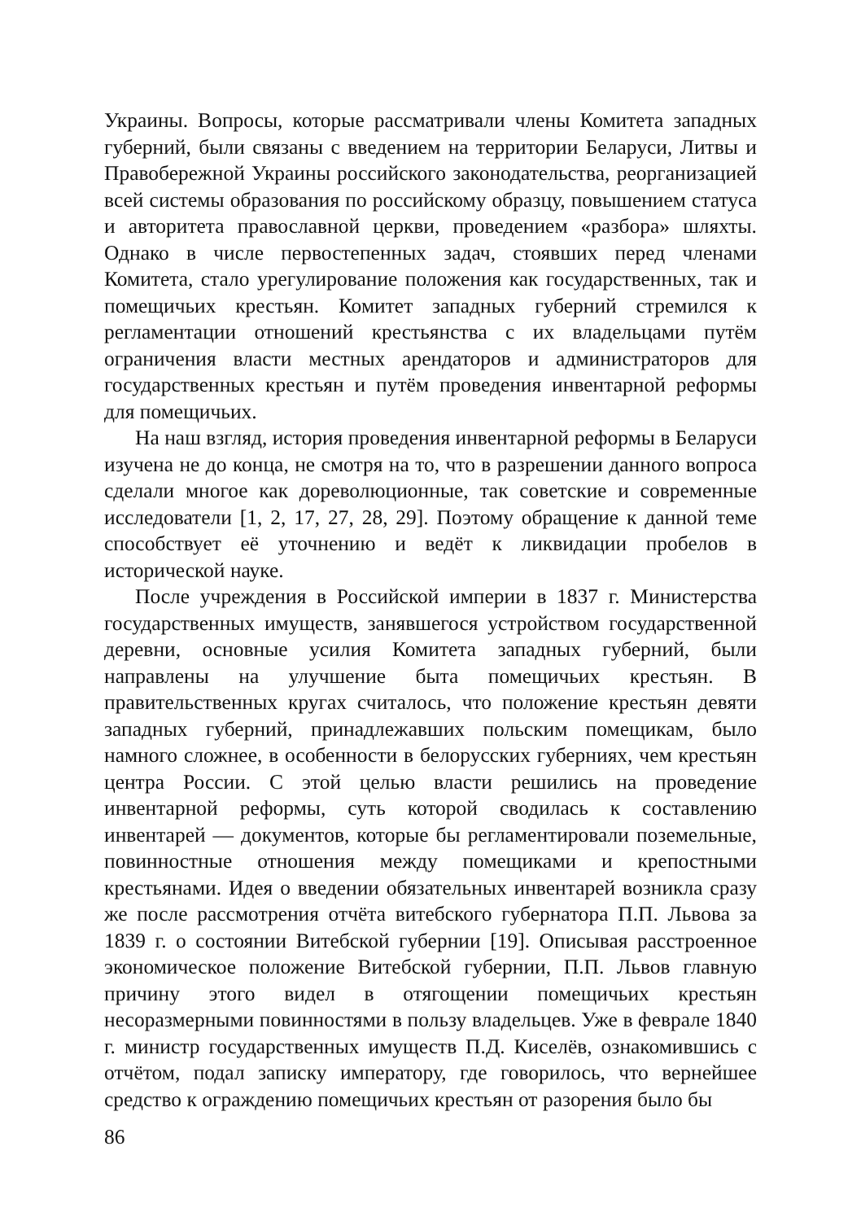Украины. Вопросы, которые рассматривали члены Комитета западных губерний, были связаны с введением на территории Беларуси, Литвы и Правобережной Украины российского законодательства, реорганизацией всей системы образования по российскому образцу, повышением статуса и авторитета православной церкви, проведением «разбора» шляхты. Однако в числе первостепенных задач, стоявших перед членами Комитета, стало урегулирование положения как государственных, так и помещичьих крестьян. Комитет западных губерний стремился к регламентации отношений крестьянства с их владельцами путём ограничения власти местных арендаторов и администраторов для государственных крестьян и путём проведения инвентарной реформы для помещичьих.
На наш взгляд, история проведения инвентарной реформы в Беларуси изучена не до конца, не смотря на то, что в разрешении данного вопроса сделали многое как дореволюционные, так советские и современные исследователи [1, 2, 17, 27, 28, 29]. Поэтому обращение к данной теме способствует её уточнению и ведёт к ликвидации пробелов в исторической науке.
После учреждения в Российской империи в 1837 г. Министерства государственных имуществ, занявшегося устройством государственной деревни, основные усилия Комитета западных губерний, были направлены на улучшение быта помещичьих крестьян. В правительственных кругах считалось, что положение крестьян девяти западных губерний, принадлежавших польским помещикам, было намного сложнее, в особенности в белорусских губерниях, чем крестьян центра России. С этой целью власти решились на проведение инвентарной реформы, суть которой сводилась к составлению инвентарей — документов, которые бы регламентировали поземельные, повинностные отношения между помещиками и крепостными крестьянами. Идея о введении обязательных инвентарей возникла сразу же после рассмотрения отчёта витебского губернатора П.П. Львова за 1839 г. о состоянии Витебской губернии [19]. Описывая расстроенное экономическое положение Витебской губернии, П.П. Львов главную причину этого видел в отягощении помещичьих крестьян несоразмерными повинностями в пользу владельцев. Уже в феврале 1840 г. министр государственных имуществ П.Д. Киселёв, ознакомившись с отчётом, подал записку императору, где говорилось, что вернейшее средство к ограждению помещичьих крестьян от разорения было бы
86